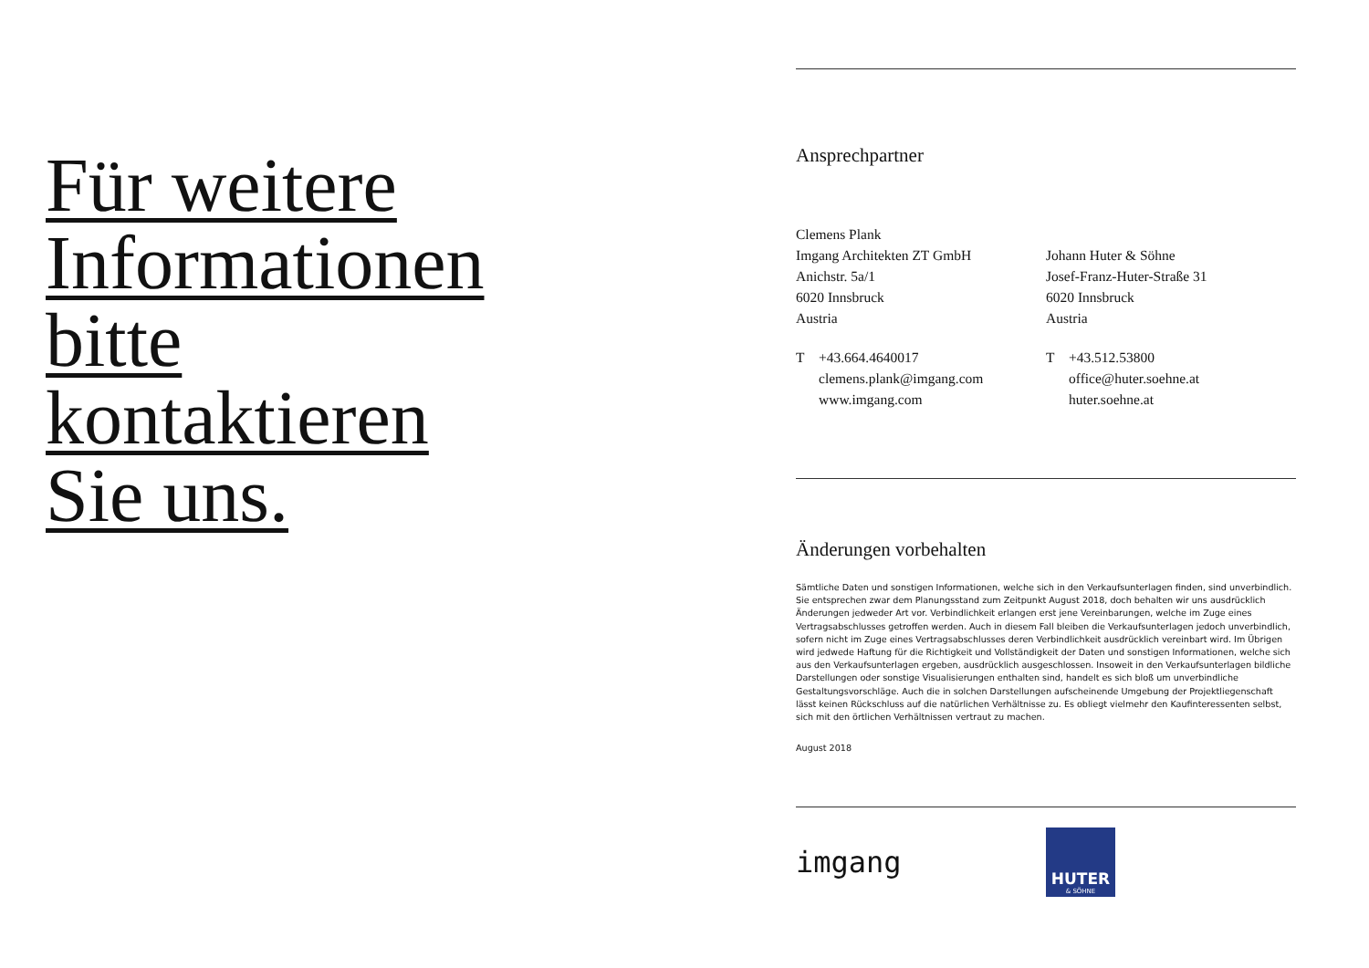Für weitere
Informationen
bitte
kontaktieren
Sie uns.
Ansprechpartner
Clemens Plank
Imgang Architekten ZT GmbH
Anichstr. 5a/1
6020 Innsbruck
Austria
T +43.664.4640017
clemens.plank@imgang.com
www.imgang.com
Johann Huter & Söhne
Josef-Franz-Huter-Straße 31
6020 Innsbruck
Austria
T +43.512.53800
office@huter.soehne.at
huter.soehne.at
Änderungen vorbehalten
Sämtliche Daten und sonstigen Informationen, welche sich in den Verkaufsunterlagen finden, sind unverbindlich. Sie entsprechen zwar dem Planungsstand zum Zeitpunkt August 2018, doch behalten wir uns ausdrücklich Änderungen jedweder Art vor. Verbindlichkeit erlangen erst jene Vereinbarungen, welche im Zuge eines Vertragsabschlusses getroffen werden. Auch in diesem Fall bleiben die Verkaufsunterlagen jedoch unverbindlich, sofern nicht im Zuge eines Vertragsabschlusses deren Verbindlichkeit ausdrücklich vereinbart wird. Im Übrigen wird jedwede Haftung für die Richtigkeit und Vollständigkeit der Daten und sonstigen Informationen, welche sich aus den Verkaufsunterlagen ergeben, ausdrücklich ausgeschlossen. Insoweit in den Verkaufsunterlagen bildliche Darstellungen oder sonstige Visualisierungen enthalten sind, handelt es sich bloß um unverbindliche Gestaltungsvorschläge. Auch die in solchen Darstellungen aufscheinende Umgebung der Projektliegenschaft lässt keinen Rückschluss auf die natürlichen Verhältnisse zu. Es obliegt vielmehr den Kaufinteressenten selbst, sich mit den örtlichen Verhältnissen vertraut zu machen.
August 2018
imgang
HUTER
& SÖHNE